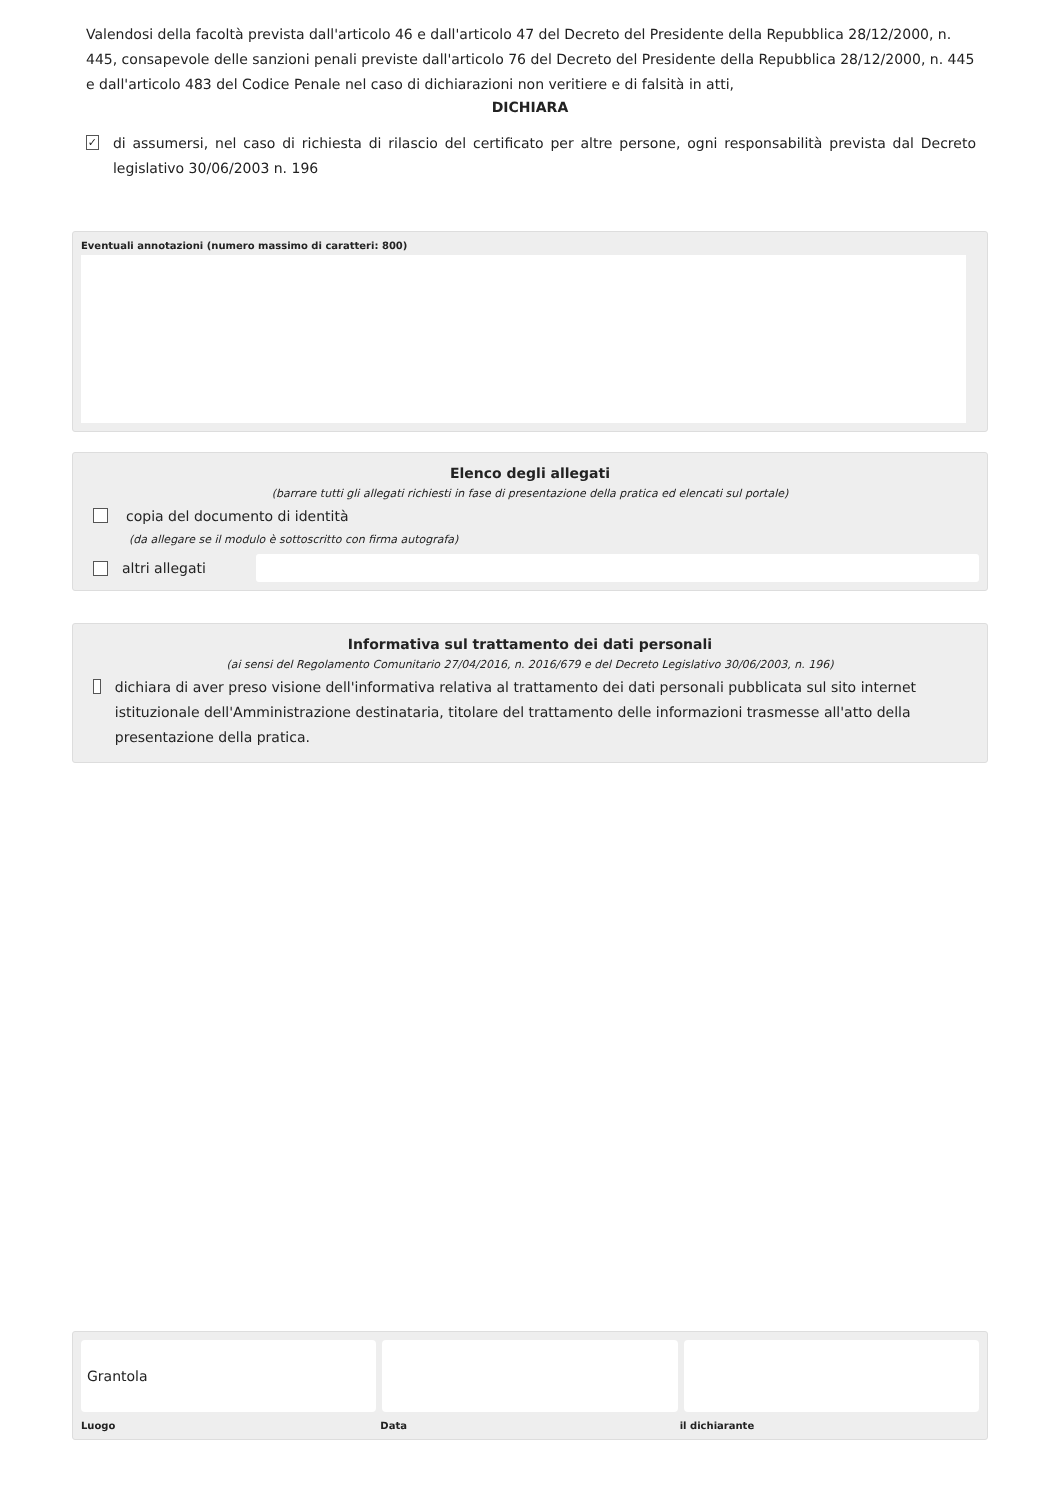Valendosi della facoltà prevista dall'articolo 46 e dall'articolo 47 del Decreto del Presidente della Repubblica 28/12/2000, n. 445, consapevole delle sanzioni penali previste dall'articolo 76 del Decreto del Presidente della Repubblica 28/12/2000, n. 445 e dall'articolo 483 del Codice Penale nel caso di dichiarazioni non veritiere e di falsità in atti,
DICHIARA
✓
di assumersi, nel caso di richiesta di rilascio del certificato per altre persone, ogni responsabilità prevista dal Decreto legislativo 30/06/2003 n. 196
Eventuali annotazioni (numero massimo di caratteri: 800)
Elenco degli allegati
(barrare tutti gli allegati richiesti in fase di presentazione della pratica ed elencati sul portale)
copia del documento di identità
(da allegare se il modulo è sottoscritto con firma autografa)
altri allegati
Informativa sul trattamento dei dati personali
(ai sensi del Regolamento Comunitario 27/04/2016, n. 2016/679 e del Decreto Legislativo 30/06/2003, n. 196)
dichiara di aver preso visione dell'informativa relativa al trattamento dei dati personali pubblicata sul sito internet istituzionale dell'Amministrazione destinataria, titolare del trattamento delle informazioni trasmesse all'atto della presentazione della pratica.
Grantola
Luogo Data il dichiarante